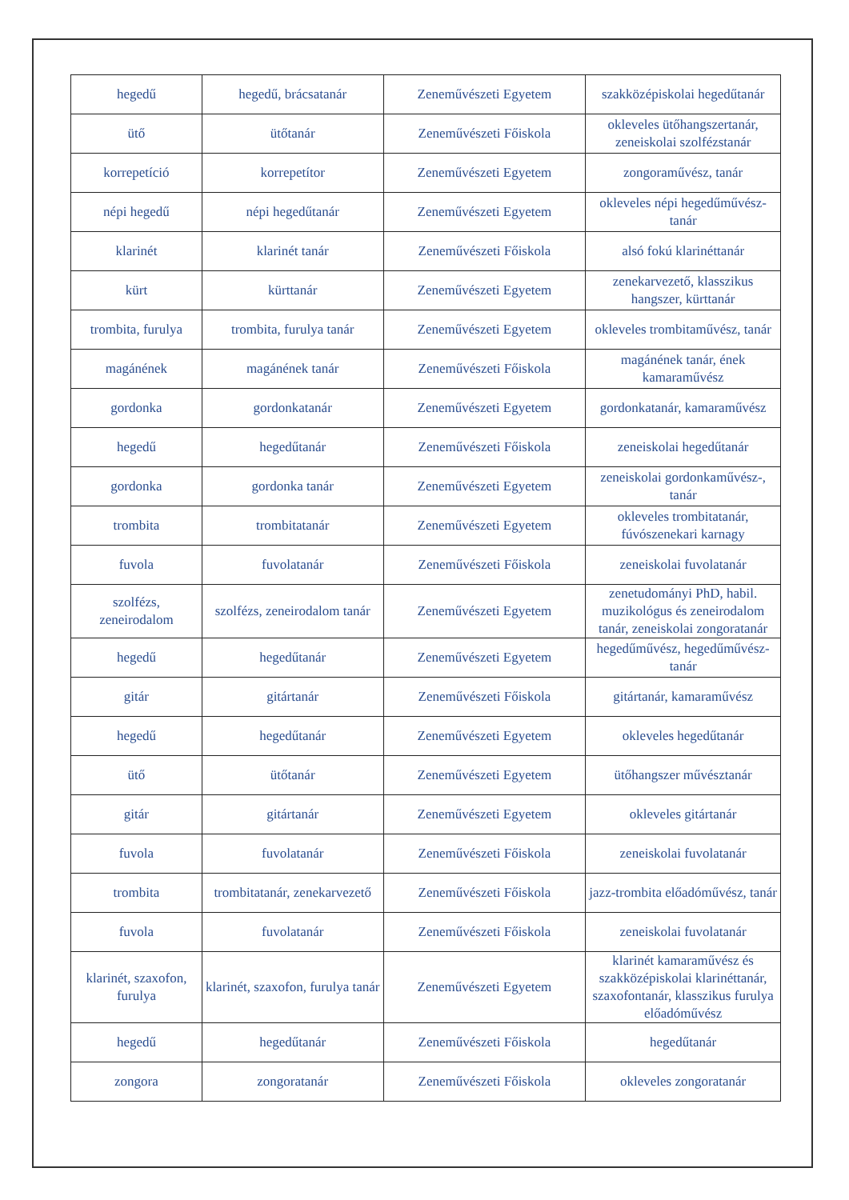| hegedű | hegedű, brácsatanár | Zeneművészeti Egyetem | szakközépiskolai hegedűtanár |
| ütő | ütőtanár | Zeneművészeti Főiskola | okleveles ütőhangszertanár, zeneiskolai szolfézstanár |
| korrepetíció | korrepetítor | Zeneművészeti Egyetem | zongoraművész, tanár |
| népi hegedű | népi hegedűtanár | Zeneművészeti Egyetem | okleveles népi hegedűművész-tanár |
| klarinét | klarinét tanár | Zeneművészeti Főiskola | alsó fokú klarinéttanár |
| kürt | kürttanár | Zeneművészeti Egyetem | zenekarvezető, klasszikus hangszer, kürttanár |
| trombita, furulya | trombita, furulya tanár | Zeneművészeti Egyetem | okleveles trombitaművész, tanár |
| magánének | magánének tanár | Zeneművészeti Főiskola | magánének tanár, ének kamaraművész |
| gordonka | gordonkatanár | Zeneművészeti Egyetem | gordonkatanár, kamaraművész |
| hegedű | hegedűtanár | Zeneművészeti Főiskola | zeneiskolai hegedűtanár |
| gordonka | gordonka tanár | Zeneművészeti Egyetem | zeneiskolai gordonkaművész-, tanár |
| trombita | trombitatanár | Zeneművészeti Egyetem | okleveles trombitatanár, fúvószenekari karnagy |
| fuvola | fuvolatanár | Zeneművészeti Főiskola | zeneiskolai fuvolatanár |
| szolfézs, zeneirodalom | szolfézs, zeneirodalom tanár | Zeneművészeti Egyetem | zenetudományi PhD, habil. muzikológus és zeneirodalom tanár, zeneiskolai zongoratanár |
| hegedű | hegedűtanár | Zeneművészeti Egyetem | hegedűművész, hegedűművész-tanár |
| gitár | gitártanár | Zeneművészeti Főiskola | gitártanár, kamaraművész |
| hegedű | hegedűtanár | Zeneművészeti Egyetem | okleveles hegedűtanár |
| ütő | ütőtanár | Zeneművészeti Egyetem | ütőhangszer művésztanár |
| gitár | gitártanár | Zeneművészeti Egyetem | okleveles gitártanár |
| fuvola | fuvolatanár | Zeneművészeti Főiskola | zeneiskolai fuvolatanár |
| trombita | trombitatanár, zenekarvezető | Zeneművészeti Főiskola | jazz-trombita előadóművész, tanár |
| fuvola | fuvolatanár | Zeneművészeti Főiskola | zeneiskolai fuvolatanár |
| klarinét, szaxofon, furulya | klarinét, szaxofon, furulya tanár | Zeneművészeti Egyetem | klarinét kamaraművész és szakközépiskolai klarinéttanár, szaxofontanár, klasszikus furulya előadóművész |
| hegedű | hegedűtanár | Zeneművészeti Főiskola | hegedűtanár |
| zongora | zongoratanár | Zeneművészeti Főiskola | okleveles zongoratanár |